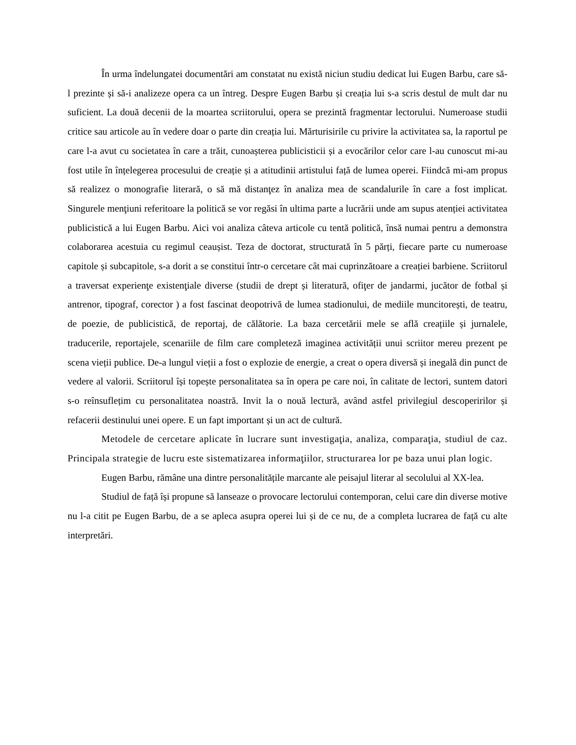În urma îndelungatei documentări am constatat nu există niciun studiu dedicat lui Eugen Barbu, care să-l prezinte și să-i analizeze opera ca un întreg. Despre Eugen Barbu și creația lui s-a scris destul de mult dar nu suficient. La două decenii de la moartea scriitorului, opera se prezintă fragmentar lectorului. Numeroase studii critice sau articole au în vedere doar o parte din creația lui. Mărturisirile cu privire la activitatea sa, la raportul pe care l-a avut cu societatea în care a trăit, cunoașterea publicisticii și a evocărilor celor care l-au cunoscut mi-au fost utile în înțelegerea procesului de creație și a atitudinii artistului față de lumea operei. Fiindcă mi-am propus să realizez o monografie literară, o să mă distanţez în analiza mea de scandalurile în care a fost implicat. Singurele menţiuni referitoare la politică se vor regăsi în ultima parte a lucrării unde am supus atenției activitatea publicistică a lui Eugen Barbu. Aici voi analiza câteva articole cu tentă politică, însă numai pentru a demonstra colaborarea acestuia cu regimul ceaușist. Teza de doctorat, structurată în 5 părți, fiecare parte cu numeroase capitole și subcapitole, s-a dorit a se constitui într-o cercetare cât mai cuprinzătoare a creației barbiene. Scriitorul a traversat experienţe existenţiale diverse (studii de drept și literatură, ofiţer de jandarmi, jucător de fotbal și antrenor, tipograf, corector ) a fost fascinat deopotrivă de lumea stadionului, de mediile muncitorești, de teatru, de poezie, de publicistică, de reportaj, de călătorie. La baza cercetării mele se află creațiile și jurnalele, traducerile, reportajele, scenariile de film care completeză imaginea activității unui scriitor mereu prezent pe scena vieții publice. De-a lungul vieții a fost o explozie de energie, a creat o opera diversă și inegală din punct de vedere al valorii. Scriitorul își topește personalitatea sa în opera pe care noi, în calitate de lectori, suntem datori s-o reînsuflețim cu personalitatea noastră. Invit la o nouă lectură, având astfel privilegiul descoperirilor și refacerii destinului unei opere. E un fapt important și un act de cultură.
Metodele de cercetare aplicate în lucrare sunt investigaţia, analiza, comparaţia, studiul de caz. Principala strategie de lucru este sistematizarea informaţiilor, structurarea lor pe baza unui plan logic.
Eugen Barbu, rămâne una dintre personalitățile marcante ale peisajul literar al secolului al XX-lea.
Studiul de față își propune să lanseaze o provocare lectorului contemporan, celui care din diverse motive nu l-a citit pe Eugen Barbu, de a se apleca asupra operei lui și de ce nu, de a completa lucrarea de față cu alte interpretări.